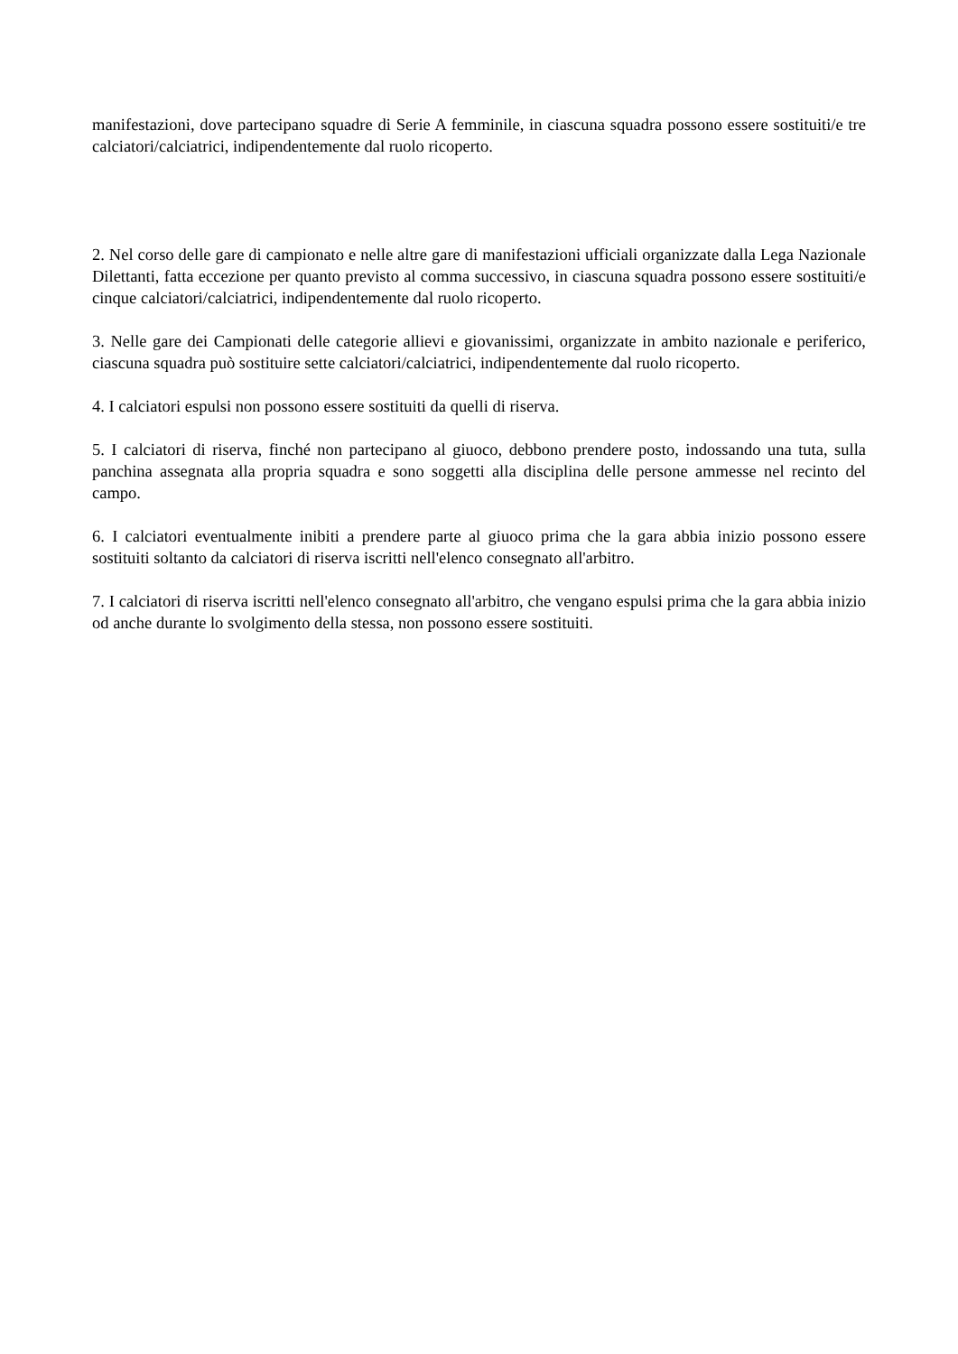manifestazioni, dove partecipano squadre di Serie A femminile, in ciascuna squadra possono essere sostituiti/e tre calciatori/calciatrici, indipendentemente dal ruolo ricoperto.
2. Nel corso delle gare di campionato e nelle altre gare di manifestazioni ufficiali organizzate dalla Lega Nazionale Dilettanti, fatta eccezione per quanto previsto al comma successivo, in ciascuna squadra possono essere sostituiti/e cinque calciatori/calciatrici, indipendentemente dal ruolo ricoperto.
3. Nelle gare dei Campionati delle categorie allievi e giovanissimi, organizzate in ambito nazionale e periferico, ciascuna squadra può sostituire sette calciatori/calciatrici, indipendentemente dal ruolo ricoperto.
4. I calciatori espulsi non possono essere sostituiti da quelli di riserva.
5. I calciatori di riserva, finché non partecipano al giuoco, debbono prendere posto, indossando una tuta, sulla panchina assegnata alla propria squadra e sono soggetti alla disciplina delle persone ammesse nel recinto del campo.
6. I calciatori eventualmente inibiti a prendere parte al giuoco prima che la gara abbia inizio possono essere sostituiti soltanto da calciatori di riserva iscritti nell'elenco consegnato all'arbitro.
7. I calciatori di riserva iscritti nell'elenco consegnato all'arbitro, che vengano espulsi prima che la gara abbia inizio od anche durante lo svolgimento della stessa, non possono essere sostituiti.